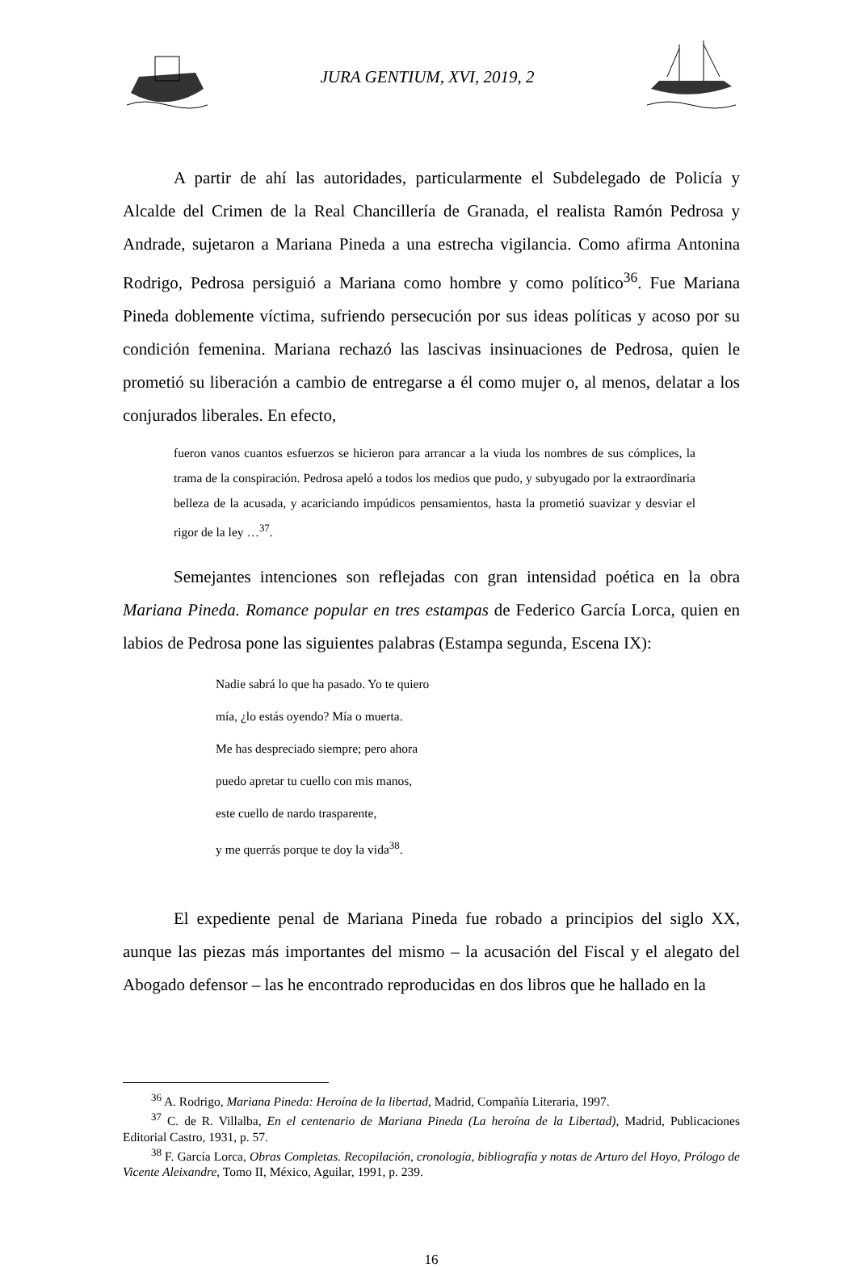JURA GENTIUM, XVI, 2019, 2
A partir de ahí las autoridades, particularmente el Subdelegado de Policía y Alcalde del Crimen de la Real Chancillería de Granada, el realista Ramón Pedrosa y Andrade, sujetaron a Mariana Pineda a una estrecha vigilancia. Como afirma Antonina Rodrigo, Pedrosa persiguió a Mariana como hombre y como político<sup>36</sup>. Fue Mariana Pineda doblemente víctima, sufriendo persecución por sus ideas políticas y acoso por su condición femenina. Mariana rechazó las lascivas insinuaciones de Pedrosa, quien le prometió su liberación a cambio de entregarse a él como mujer o, al menos, delatar a los conjurados liberales. En efecto,
fueron vanos cuantos esfuerzos se hicieron para arrancar a la viuda los nombres de sus cómplices, la trama de la conspiración. Pedrosa apeló a todos los medios que pudo, y subyugado por la extraordinaria belleza de la acusada, y acariciando impúdicos pensamientos, hasta la prometió suavizar y desviar el rigor de la ley …<sup>37</sup>.
Semejantes intenciones son reflejadas con gran intensidad poética en la obra Mariana Pineda. Romance popular en tres estampas de Federico García Lorca, quien en labios de Pedrosa pone las siguientes palabras (Estampa segunda, Escena IX):
Nadie sabrá lo que ha pasado. Yo te quiero
mía, ¿lo estás oyendo? Mía o muerta.
Me has despreciado siempre; pero ahora
puedo apretar tu cuello con mis manos,
este cuello de nardo trasparente,
y me querrás porque te doy la vida<sup>38</sup>.
El expediente penal de Mariana Pineda fue robado a principios del siglo XX, aunque las piezas más importantes del mismo – la acusación del Fiscal y el alegato del Abogado defensor – las he encontrado reproducidas en dos libros que he hallado en la
<sup>36</sup> A. Rodrigo, Mariana Pineda: Heroína de la libertad, Madrid, Compañía Literaria, 1997.
<sup>37</sup> C. de R. Villalba, En el centenario de Mariana Pineda (La heroína de la Libertad), Madrid, Publicaciones Editorial Castro, 1931, p. 57.
<sup>38</sup> F. García Lorca, Obras Completas. Recopilación, cronología, bibliografía y notas de Arturo del Hoyo, Prólogo de Vicente Aleixandre, Tomo II, México, Aguilar, 1991, p. 239.
16